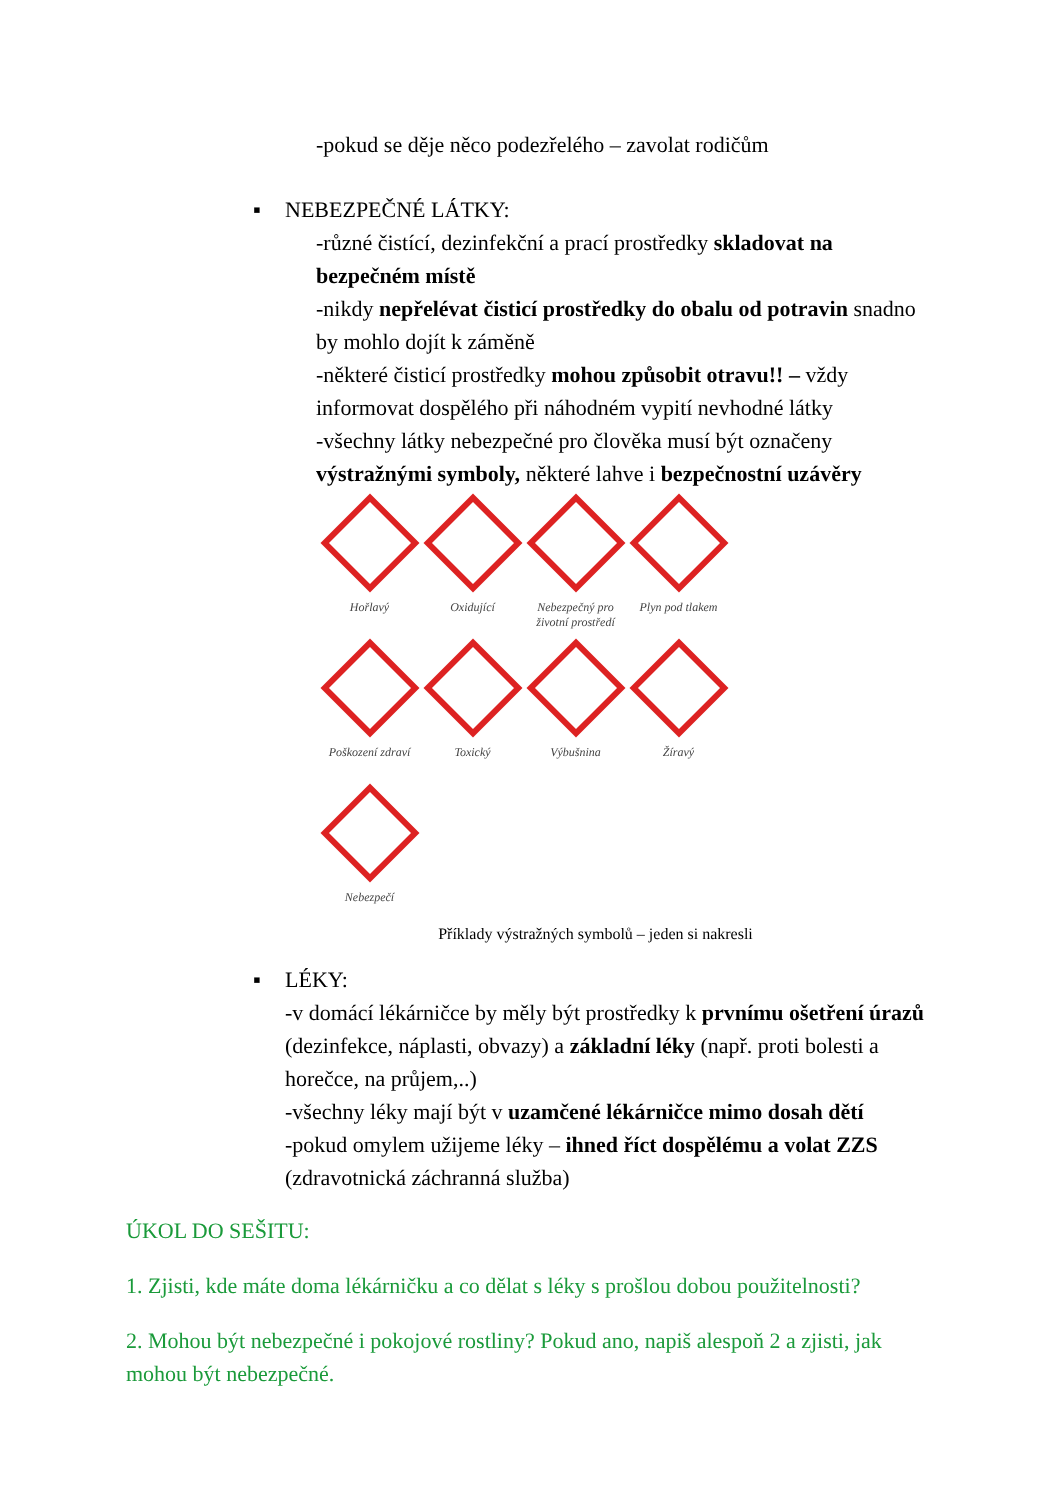-pokud se děje něco podezřelého – zavolat rodičům
▪ NEBEZPEČNÉ LÁTKY:
-různé čistící, dezinfekční a prací prostředky skladovat na bezpečném místě
-nikdy nepřelévat čisticí prostředky do obalu od potravin snadno by mohlo dojít k záměně
-některé čisticí prostředky mohou způsobit otravu!! – vždy informovat dospělého při náhodném vypití nevhodné látky
-všechny látky nebezpečné pro člověka musí být označeny výstražnými symboly, některé lahve i bezpečnostní uzávěry
Hořlavý
Oxidující
Nebezpečný pro životní prostředí
Plyn pod tlakem
Poškození zdraví
Toxický
Výbušnina
Žíravý
Nebezpečí
Příklady výstražných symbolů – jeden si nakresli
▪ LÉKY:
-v domácí lékárničce by měly být prostředky k prvnímu ošetření úrazů (dezinfekce, náplasti, obvazy) a základní léky (např. proti bolesti a horečce, na průjem,..)
-všechny léky mají být v uzamčené lékárničce mimo dosah dětí
-pokud omylem užijeme léky – ihned říct dospělému a volat ZZS (zdravotnická záchranná služba)
ÚKOL DO SEŠITU:
1. Zjisti, kde máte doma lékárničku a co dělat s léky s prošlou dobou použitelnosti?
2. Mohou být nebezpečné i pokojové rostliny? Pokud ano, napiš alespoň 2 a zjisti, jak mohou být nebezpečné.